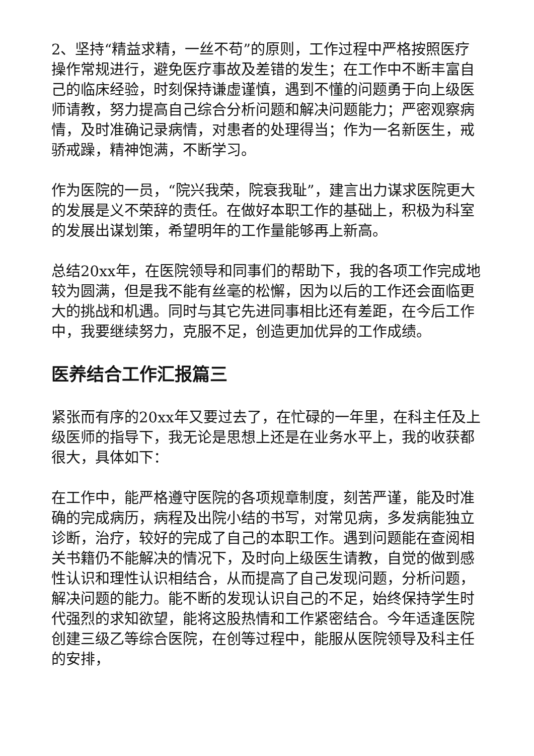2、坚持“精益求精，一丝不苟”的原则，工作过程中严格按照医疗操作常规进行，避免医疗事故及差错的发生；在工作中不断丰富自己的临床经验，时刻保持谦虚谨慎，遇到不懂的问题勇于向上级医师请教，努力提高自己综合分析问题和解决问题能力；严密观察病情，及时准确记录病情，对患者的处理得当；作为一名新医生，戒骄戒躁，精神饱满，不断学习。
作为医院的一员，“院兴我荣，院衰我耻”，建言出力谋求医院更大的发展是义不荣辞的责任。在做好本职工作的基础上，积极为科室的发展出谋划策，希望明年的工作量能够再上新高。
总结20xx年，在医院领导和同事们的帮助下，我的各项工作完成地较为圆满，但是我不能有丝毫的松懈，因为以后的工作还会面临更大的挑战和机遇。同时与其它先进同事相比还有差距，在今后工作中，我要继续努力，克服不足，创造更加优异的工作成绩。
医养结合工作汇报篇三
紧张而有序的20xx年又要过去了，在忙碌的一年里，在科主任及上级医师的指导下，我无论是思想上还是在业务水平上，我的收获都很大，具体如下：
在工作中，能严格遵守医院的各项规章制度，刻苦严谨，能及时准确的完成病历，病程及出院小结的书写，对常见病，多发病能独立诊断，治疗，较好的完成了自己的本职工作。遇到问题能在查阅相关书籍仍不能解决的情况下，及时向上级医生请教，自觉的做到感性认识和理性认识相结合，从而提高了自己发现问题，分析问题，解决问题的能力。能不断的发现认识自己的不足，始终保持学生时代强烈的求知欲望，能将这股热情和工作紧密结合。今年适逢医院创建三级乙等综合医院，在创等过程中，能服从医院领导及科主任的安排，